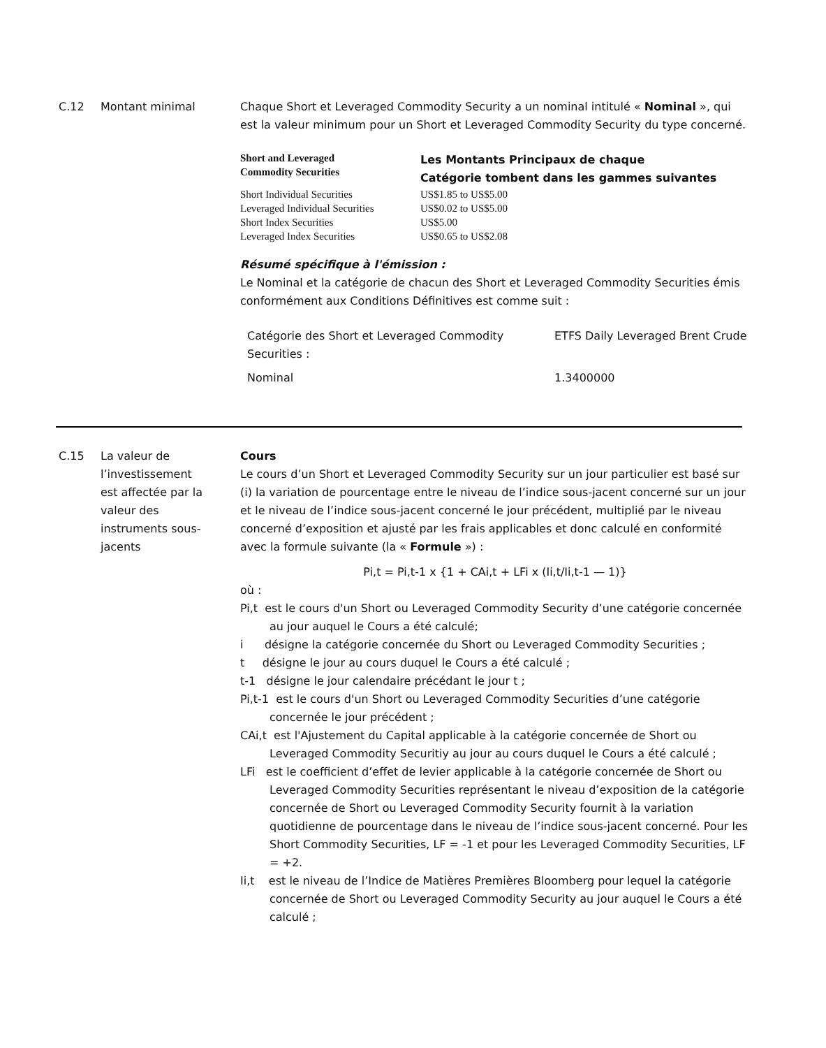C.12 Montant minimal Chaque Short et Leveraged Commodity Security a un nominal intitulé « Nominal », qui est la valeur minimum pour un Short et Leveraged Commodity Security du type concerné.
| Short and Leveraged Commodity Securities | Les Montants Principaux de chaque Catégorie tombent dans les gammes suivantes |
| Short Individual Securities | US$1.85 to US$5.00 |
| Leveraged Individual Securities | US$0.02 to US$5.00 |
| Short Index Securities | US$5.00 |
| Leveraged Index Securities | US$0.65 to US$2.08 |
Résumé spécifique à l'émission :
Le Nominal et la catégorie de chacun des Short et Leveraged Commodity Securities émis conformément aux Conditions Définitives est comme suit :
| Catégorie des Short et Leveraged Commodity Securities : | ETFS Daily Leveraged Brent Crude |
| Nominal | 1.3400000 |
C.15 La valeur de l’investissement est affectée par la valeur des instruments sous-jacents
Cours
Le cours d’un Short et Leveraged Commodity Security sur un jour particulier est basé sur (i) la variation de pourcentage entre le niveau de l’indice sous-jacent concerné sur un jour et le niveau de l’indice sous-jacent concerné le jour précédent, multiplié par le niveau concerné d’exposition et ajusté par les frais applicables et donc calculé en conformité avec la formule suivante (la « Formule ») :
Pi,t = Pi,t-1 x {1 + CAi,t + LFi x (Ii,t/Ii,t-1 — 1)}
où :
Pi,t est le cours d'un Short ou Leveraged Commodity Security d’une catégorie concernée au jour auquel le Cours a été calculé;
i désigne la catégorie concernée du Short ou Leveraged Commodity Securities ;
t désigne le jour au cours duquel le Cours a été calculé ;
t-1 désigne le jour calendaire précédant le jour t ;
Pi,t-1 est le cours d'un Short ou Leveraged Commodity Securities d’une catégorie concernée le jour précédent ;
CAi,t est l'Ajustement du Capital applicable à la catégorie concernée de Short ou Leveraged Commodity Securitiy au jour au cours duquel le Cours a été calculé ;
LFi est le coefficient d’effet de levier applicable à la catégorie concernée de Short ou Leveraged Commodity Securities représentant le niveau d’exposition de la catégorie concernée de Short ou Leveraged Commodity Security fournit à la variation quotidienne de pourcentage dans le niveau de l’indice sous-jacent concerné. Pour les Short Commodity Securities, LF = -1 et pour les Leveraged Commodity Securities, LF = +2.
Ii,t est le niveau de l’Indice de Matières Premières Bloomberg pour lequel la catégorie concernée de Short ou Leveraged Commodity Security au jour auquel le Cours a été calculé ;